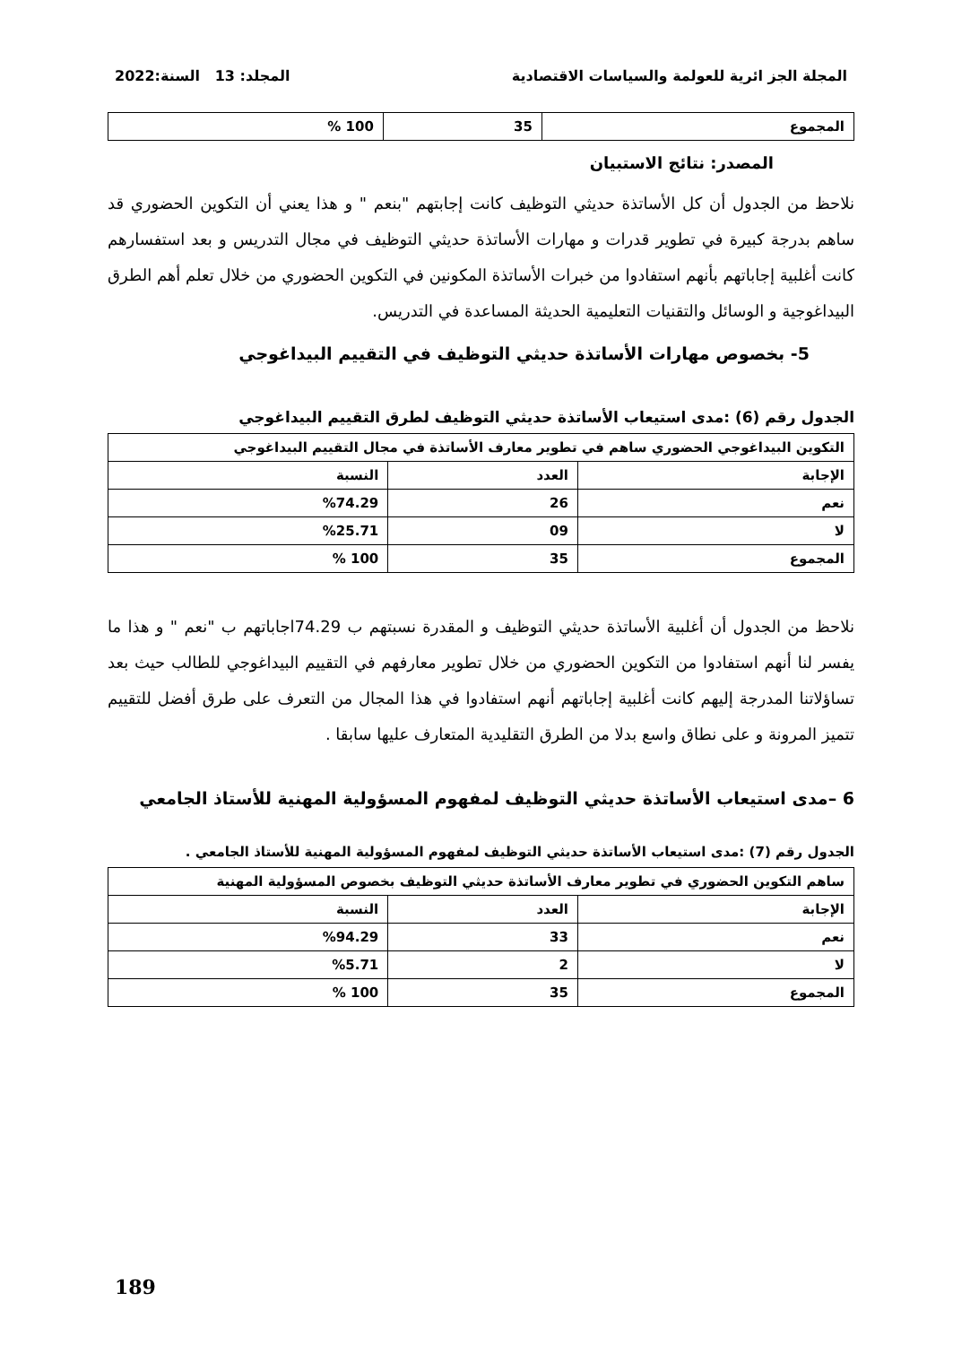المجلة الجز ائرية للعولمة والسياسات الاقتصادية المجلد: 13 السنة:2022
| المجموع | 35 | 100 % |
المصدر: نتائج الاستبيان
نلاحظ من الجدول أن كل الأساتذة حديثي التوظيف كانت إجابتهم "بنعم " و هذا يعني أن التكوين الحضوري قد ساهم بدرجة كبيرة في تطوير قدرات و مهارات الأساتذة حديثي التوظيف في مجال التدريس و بعد استفسارهم كانت أغلبية إجاباتهم بأنهم استفادوا من خبرات الأساتذة المكونين في التكوين الحضوري من خلال تعلم أهم الطرق البيداغوجية و الوسائل والتقنيات التعليمية الحديثة المساعدة في التدريس.
5- بخصوص مهارات الأساتذة حديثي التوظيف في التقييم البيداغوجي
الجدول رقم (6) :مدى استيعاب الأساتذة حديثي التوظيف لطرق التقييم البيداغوجي
| التكوين البيداغوجي الحضوري ساهم في تطوير معارف الأساتذة في مجال التقييم البيداغوجي | | |
| --- | --- | --- |
| الإجابة | العدد | النسبة |
| نعم | 26 | %74.29 |
| لا | 09 | %25.71 |
| المجموع | 35 | 100 % |
نلاحظ من الجدول أن أغلبية الأساتذة حديثي التوظيف و المقدرة نسبتهم ب 74.29اجاباتهم ب "نعم " و هذا ما يفسر لنا أنهم استفادوا من التكوين الحضوري من خلال تطوير معارفهم في التقييم البيداغوجي للطالب حيث بعد تساؤلاتنا المدرجة إليهم كانت أغلبية إجاباتهم أنهم استفادوا في هذا المجال من التعرف على طرق أفضل للتقييم تتميز المرونة و على نطاق واسع بدلا من الطرق التقليدية المتعارف عليها سابقا .
6 –مدى استيعاب الأساتذة حديثي التوظيف لمفهوم المسؤولية المهنية للأستاذ الجامعي
الجدول رقم (7) :مدى استيعاب الأساتذة حديثي التوظيف لمفهوم المسؤولية المهنية للأستاذ الجامعي .
| ساهم التكوين الحضوري في تطوير معارف الأساتذة حديثي التوظيف بخصوص المسؤولية المهنية | | |
| --- | --- | --- |
| الإجابة | العدد | النسبة |
| نعم | 33 | %94.29 |
| لا | 2 | %5.71 |
| المجموع | 35 | 100 % |
189